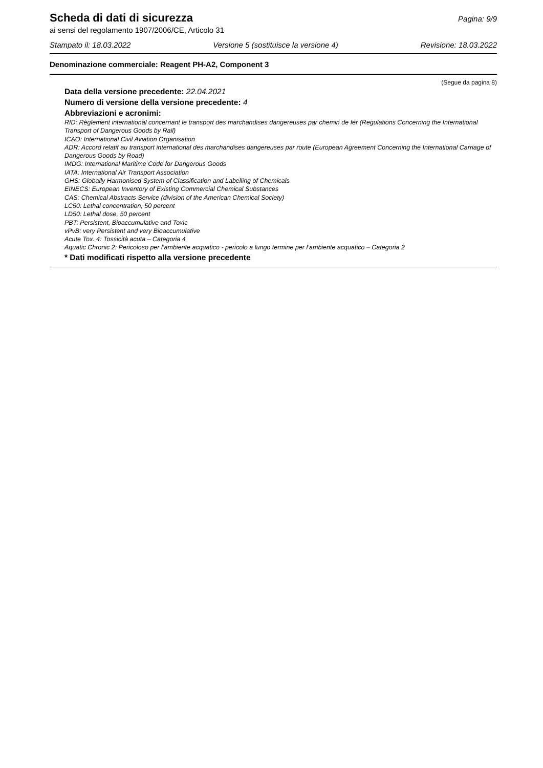Scheda di dati di sicurezza
Pagina: 9/9
ai sensi del regolamento 1907/2006/CE, Articolo 31
Stampato il: 18.03.2022 Versione 5 (sostituisce la versione 4) Revisione: 18.03.2022
Denominazione commerciale: Reagent PH-A2, Component 3
(Segue da pagina 8)
Data della versione precedente: 22.04.2021
Numero di versione della versione precedente: 4
Abbreviazioni e acronimi:
RID: Règlement international concernant le transport des marchandises dangereuses par chemin de fer (Regulations Concerning the International Transport of Dangerous Goods by Rail)
ICAO: International Civil Aviation Organisation
ADR: Accord relatif au transport international des marchandises dangereuses par route (European Agreement Concerning the International Carriage of Dangerous Goods by Road)
IMDG: International Maritime Code for Dangerous Goods
IATA: International Air Transport Association
GHS: Globally Harmonised System of Classification and Labelling of Chemicals
EINECS: European Inventory of Existing Commercial Chemical Substances
CAS: Chemical Abstracts Service (division of the American Chemical Society)
LC50: Lethal concentration, 50 percent
LD50: Lethal dose, 50 percent
PBT: Persistent, Bioaccumulative and Toxic
vPvB: very Persistent and very Bioaccumulative
Acute Tox. 4: Tossicità acuta – Categoria 4
Aquatic Chronic 2: Pericoloso per l’ambiente acquatico - pericolo a lungo termine per l’ambiente acquatico – Categoria 2
* Dati modificati rispetto alla versione precedente